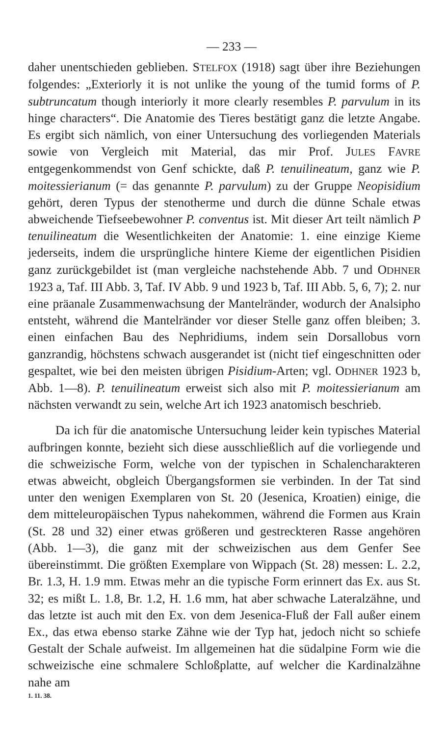— 233 —
daher unentschieden geblieben. STELFOX (1918) sagt über ihre Beziehungen folgendes: „Exteriorly it is not unlike the young of the tumid forms of P. subtruncatum though interiorly it more clearly resembles P. parvulum in its hinge characters“. Die Anatomie des Tieres bestätigt ganz die letzte Angabe. Es ergibt sich nämlich, von einer Untersuchung des vorliegenden Materials sowie von Vergleich mit Material, das mir Prof. JULES FAVRE entgegenkommendst von Genf schickte, daß P. tenuilineatum, ganz wie P. moitessierianum (= das genannte P. parvulum) zu der Gruppe Neopisidium gehört, deren Typus der stenotherme und durch die dünne Schale etwas abweichende Tiefseebewohner P. conventus ist. Mit dieser Art teilt nämlich P tenuilineatum die Wesentlichkeiten der Anatomie: 1. eine einzige Kieme jederseits, indem die ursprüngliche hintere Kieme der eigentlichen Pisidien ganz zurückgebildet ist (man vergleiche nachstehende Abb. 7 und ODHNER 1923 a, Taf. III Abb. 3, Taf. IV Abb. 9 und 1923 b, Taf. III Abb. 5, 6, 7); 2. nur eine präanale Zusammenwachsung der Mantelränder, wodurch der Analsipho entsteht, während die Mantelränder vor dieser Stelle ganz offen bleiben; 3. einen einfachen Bau des Nephridiums, indem sein Dorsallobus vorn ganzrandig, höchstens schwach ausgerandet ist (nicht tief eingeschnitten oder gespaltet, wie bei den meisten übrigen Pisidium-Arten; vgl. ODHNER 1923 b, Abb. 1—8). P. tenuilineatum erweist sich also mit P. moitessierianum am nächsten verwandt zu sein, welche Art ich 1923 anatomisch beschrieb.
Da ich für die anatomische Untersuchung leider kein typisches Material aufbringen konnte, bezieht sich diese ausschließlich auf die vorliegende und die schweizische Form, welche von der typischen in Schalencharakteren etwas abweicht, obgleich Übergangsformen sie verbinden. In der Tat sind unter den wenigen Exemplaren von St. 20 (Jesenica, Kroatien) einige, die dem mitteleuropäischen Typus nahekommen, während die Formen aus Krain (St. 28 und 32) einer etwas größeren und gestreckteren Rasse angehören (Abb. 1—3), die ganz mit der schweizischen aus dem Genfer See übereinstimmt. Die größten Exemplare von Wippach (St. 28) messen: L. 2.2, Br. 1.3, H. 1.9 mm. Etwas mehr an die typische Form erinnert das Ex. aus St. 32; es mißt L. 1.8, Br. 1.2, H. 1.6 mm, hat aber schwache Lateralzähne, und das letzte ist auch mit den Ex. von dem Jesenica-Fluß der Fall außer einem Ex., das etwa ebenso starke Zähne wie der Typ hat, jedoch nicht so schiefe Gestalt der Schale aufweist. Im allgemeinen hat die südalpine Form wie die schweizische eine schmalere Schloßplatte, auf welcher die Kardinalzähne nahe am
1. 11. 38.